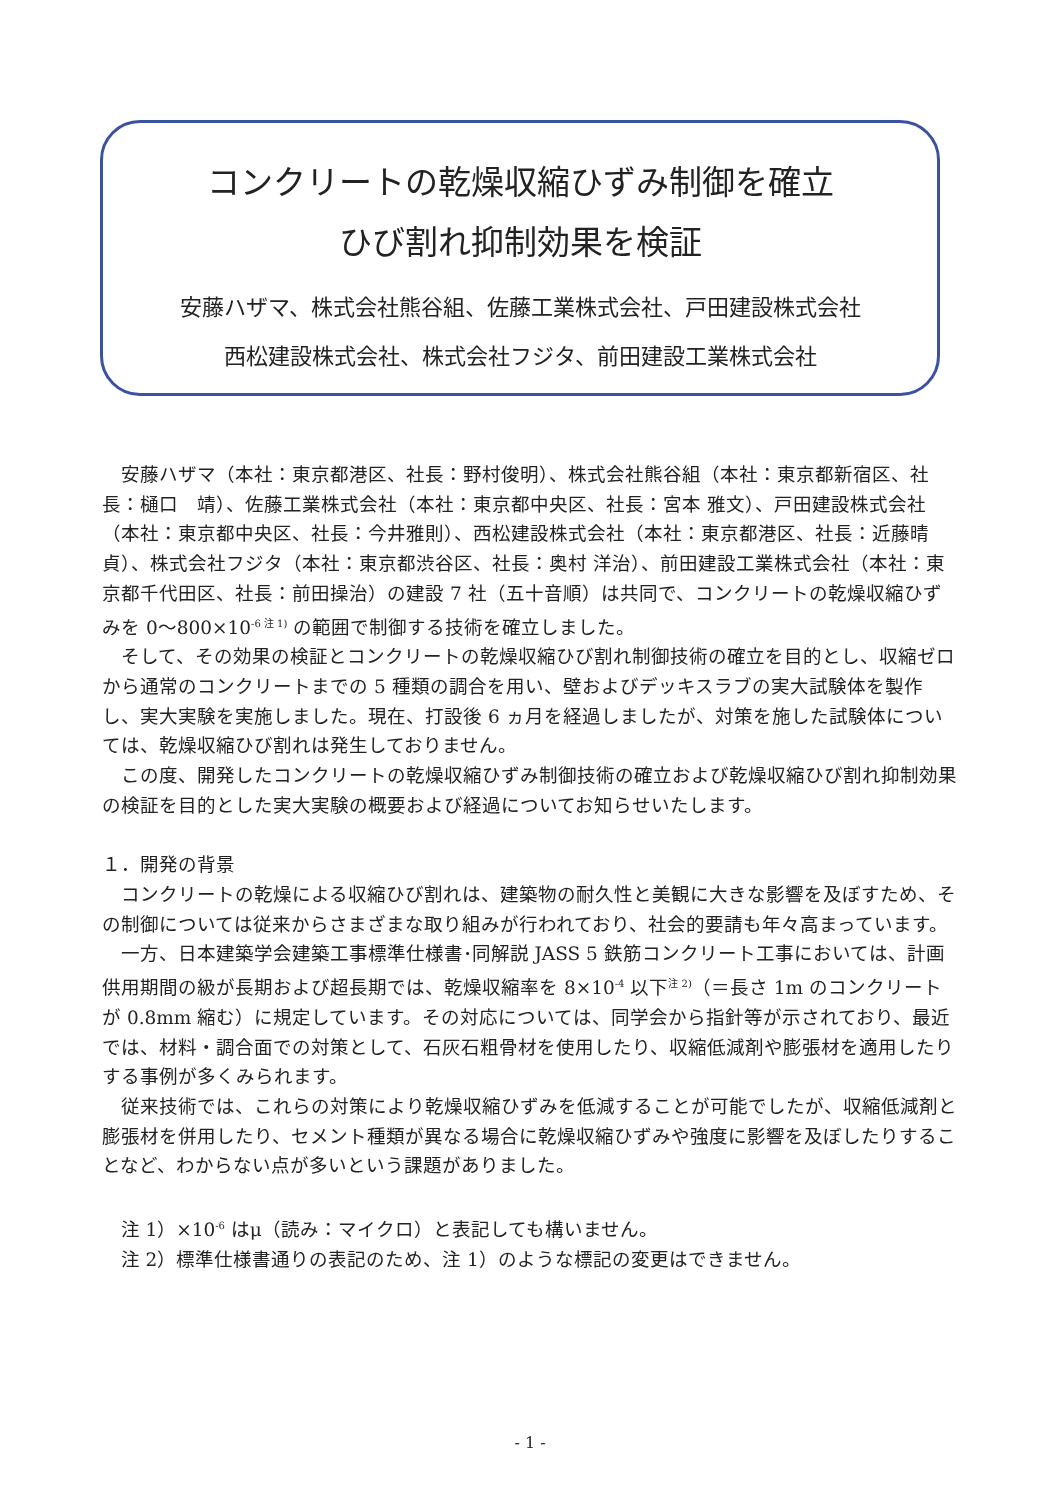コンクリートの乾燥収縮ひずみ制御を確立
ひび割れ抑制効果を検証
安藤ハザマ、株式会社熊谷組、佐藤工業株式会社、戸田建設株式会社
西松建設株式会社、株式会社フジタ、前田建設工業株式会社
安藤ハザマ（本社：東京都港区、社長：野村俊明）、株式会社熊谷組（本社：東京都新宿区、社長：樋口　靖）、佐藤工業株式会社（本社：東京都中央区、社長：宮本 雅文）、戸田建設株式会社（本社：東京都中央区、社長：今井雅則）、西松建設株式会社（本社：東京都港区、社長：近藤晴貞）、株式会社フジタ（本社：東京都渋谷区、社長：奥村 洋治）、前田建設工業株式会社（本社：東京都千代田区、社長：前田操治）の建設 7 社（五十音順）は共同で、コンクリートの乾燥収縮ひずみを 0～800×10<sup>-6 注 1)</sup> の範囲で制御する技術を確立しました。
そして、その効果の検証とコンクリートの乾燥収縮ひび割れ制御技術の確立を目的とし、収縮ゼロから通常のコンクリートまでの 5 種類の調合を用い、壁およびデッキスラブの実大試験体を製作し、実大実験を実施しました。現在、打設後 6 ヵ月を経過しましたが、対策を施した試験体については、乾燥収縮ひび割れは発生しておりません。
この度、開発したコンクリートの乾燥収縮ひずみ制御技術の確立および乾燥収縮ひび割れ抑制効果の検証を目的とした実大実験の概要および経過についてお知らせいたします。
１．開発の背景
コンクリートの乾燥による収縮ひび割れは、建築物の耐久性と美観に大きな影響を及ぼすため、その制御については従来からさまざまな取り組みが行われており、社会的要請も年々高まっています。
一方、日本建築学会建築工事標準仕様書･同解説 JASS 5 鉄筋コンクリート工事においては、計画供用期間の級が長期および超長期では、乾燥収縮率を 8×10<sup>-4</sup> 以下<sup>注 2)</sup>（＝長さ 1m のコンクリートが 0.8mm 縮む）に規定しています。その対応については、同学会から指針等が示されており、最近では、材料・調合面での対策として、石灰石粗骨材を使用したり、収縮低減剤や膨張材を適用したりする事例が多くみられます。
従来技術では、これらの対策により乾燥収縮ひずみを低減することが可能でしたが、収縮低減剤と膨張材を併用したり、セメント種類が異なる場合に乾燥収縮ひずみや強度に影響を及ぼしたりすることなど、わからない点が多いという課題がありました。
注 1）×10<sup>-6</sup> はμ（読み：マイクロ）と表記しても構いません。
注 2）標準仕様書通りの表記のため、注 1）のような標記の変更はできません。
- 1 -